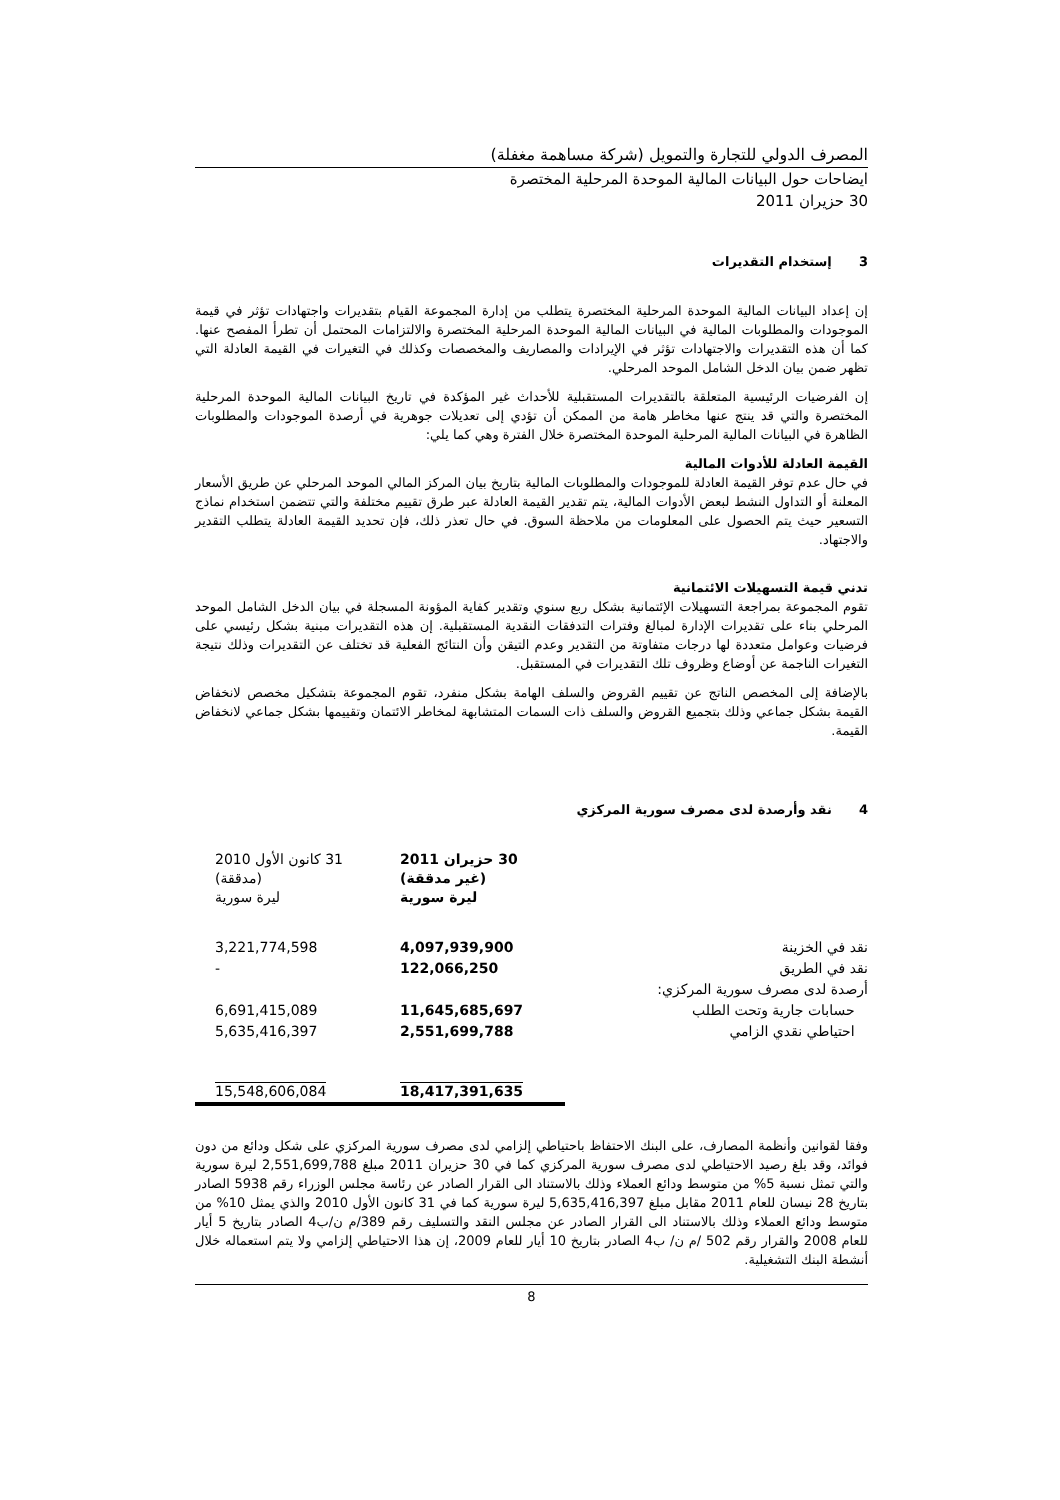المصرف الدولي للتجارة والتمويل (شركة مساهمة مغفلة)
ايضاحات حول البيانات المالية الموحدة المرحلية المختصرة
30 حزيران 2011
3 إستخدام التقديرات
إن إعداد البيانات المالية الموحدة المرحلية المختصرة يتطلب من إدارة المجموعة القيام بتقديرات واجتهادات تؤثر في قيمة الموجودات والمطلوبات المالية في البيانات المالية الموحدة المرحلية المختصرة والالتزامات المحتمل أن تطرأ المفصح عنها. كما أن هذه التقديرات والاجتهادات تؤثر في الإيرادات والمصاريف والمخصصات وكذلك في التغيرات في القيمة العادلة التي تظهر ضمن بيان الدخل الشامل الموحد المرحلي.
إن الفرضيات الرئيسية المتعلقة بالتقديرات المستقبلية للأحداث غير المؤكدة في تاريخ البيانات المالية الموحدة المرحلية المختصرة والتي قد ينتج عنها مخاطر هامة من الممكن أن تؤدي إلى تعديلات جوهرية في أرصدة الموجودات والمطلوبات الظاهرة في البيانات المالية المرحلية الموحدة المختصرة خلال الفترة وهي كما يلي:
القيمة العادلة للأدوات المالية
في حال عدم توفر القيمة العادلة للموجودات والمطلوبات المالية بتاريخ بيان المركز المالي الموحد المرحلي عن طريق الأسعار المعلنة أو التداول النشط لبعض الأدوات المالية، يتم تقدير القيمة العادلة عبر طرق تقييم مختلفة والتي تتضمن استخدام نماذج التسعير حيث يتم الحصول على المعلومات من ملاحظة السوق. في حال تعذر ذلك، فإن تحديد القيمة العادلة يتطلب التقدير والاجتهاد.
تدني قيمة التسهيلات الائتمانية
تقوم المجموعة بمراجعة التسهيلات الإئتمانية بشكل ربع سنوي وتقدير كفاية المؤونة المسجلة في بيان الدخل الشامل الموحد المرحلي بناء على تقديرات الإدارة لمبالغ وفترات التدفقات النقدية المستقبلية. إن هذه التقديرات مبنية بشكل رئيسي على فرضيات وعوامل متعددة لها درجات متفاوتة من التقدير وعدم التيقن وأن النتائج الفعلية قد تختلف عن التقديرات وذلك نتيجة التغيرات الناجمة عن أوضاع وظروف تلك التقديرات في المستقبل.
بالإضافة إلى المخصص الناتج عن تقييم القروض والسلف الهامة بشكل منفرد، تقوم المجموعة بتشكيل مخصص لانخفاض القيمة بشكل جماعي وذلك بتجميع القروض والسلف ذات السمات المتشابهة لمخاطر الائتمان وتقييمها بشكل جماعي لانخفاض القيمة.
4 نقد وأرصدة لدى مصرف سورية المركزي
| | 30 حزيران 2011 (غير مدققة) ليرة سورية | 31 كانون الأول 2010 (مدققة) ليرة سورية |
| --- | --- | --- |
| نقد في الخزينة | 4,097,939,900 | 3,221,774,598 |
| نقد في الطريق | 122,066,250 | - |
| أرصدة لدى مصرف سورية المركزي: | | |
| حسابات جارية وتحت الطلب | 11,645,685,697 | 6,691,415,089 |
| احتياطي نقدي الزامي | 2,551,699,788 | 5,635,416,397 |
| | 18,417,391,635 | 15,548,606,084 |
وفقا لقوانين وأنظمة المصارف، على البنك الاحتفاظ باحتياطي إلزامي لدى مصرف سورية المركزي على شكل ودائع من دون فوائد، وقد بلغ رصيد الاحتياطي لدى مصرف سورية المركزي كما في 30 حزيران 2011 مبلغ 2,551,699,788 ليرة سورية والتي تمثل نسبة 5% من متوسط ودائع العملاء وذلك بالاستناد الى القرار الصادر عن رئاسة مجلس الوزراء رقم 5938 الصادر بتاريخ 28 نيسان للعام 2011 مقابل مبلغ 5,635,416,397 ليرة سورية كما في 31 كانون الأول 2010 والذي يمثل 10% من متوسط ودائع العملاء وذلك بالاستناد الى القرار الصادر عن مجلس النقد والتسليف رقم 389/م ن/ب4 الصادر بتاريخ 5 أيار للعام 2008 والقرار رقم 502 /م ن/ ب4 الصادر بتاريخ 10 أيار للعام 2009، إن هذا الاحتياطي إلزامي ولا يتم استعماله خلال أنشطة البنك التشغيلية.
8